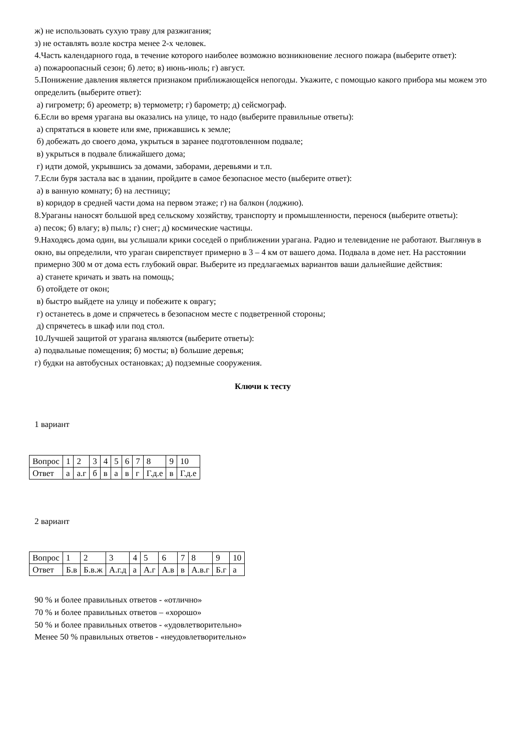ж) не использовать сухую траву для разжигания;
з) не оставлять возле костра менее 2-х человек.
4.Часть календарного года, в течение которого наиболее возможно возникновение лесного пожара (выберите ответ):
а) пожароопасный сезон; б) лето; в) июнь-июль; г) август.
5.Понижение давления является признаком приближающейся непогоды. Укажите, с помощью какого прибора мы можем это определить (выберите ответ):
а) гигрометр; б) ареометр; в) термометр; г) барометр; д) сейсмограф.
6.Если во время урагана вы оказались на улице, то надо (выберите правильные ответы):
а) спрятаться в кювете или яме, прижавшись к земле;
б) добежать до своего дома, укрыться в заранее подготовленном подвале;
в) укрыться в подвале ближайшего дома;
г) идти домой, укрывшись за домами, заборами, деревьями и т.п.
7.Если буря застала вас в здании, пройдите в самое безопасное место (выберите ответ):
а) в ванную комнату; б) на лестницу;
в) коридор в средней части дома на первом этаже; г) на балкон (лоджию).
8.Ураганы наносят большой вред сельскому хозяйству, транспорту и промышленности, перенося (выберите ответы):
а) песок; б) влагу; в) пыль; г) снег; д) космические частицы.
9.Находясь дома один, вы услышали крики соседей о приближении урагана. Радио и телевидение не работают. Выглянув в окно, вы определили, что ураган свирепствует примерно в 3 – 4 км от вашего дома. Подвала в доме нет. На расстоянии примерно 300 м от дома есть глубокий овраг. Выберите из предлагаемых вариантов ваши дальнейшие действия:
а) станете кричать и звать на помощь;
б) отойдете от окон;
в) быстро выйдете на улицу и побежите к оврагу;
г) останетесь в доме и спрячетесь в безопасном месте с подветренной стороны;
д) спрячетесь в шкаф или под стол.
10.Лучшей защитой от урагана являются (выберите ответы):
а) подвальные помещения; б) мосты; в) большие деревья;
г) будки на автобусных остановках; д) подземные сооружения.
Ключи к тесту
1 вариант
| Вопрос | 1 | 2 | 3 | 4 | 5 | 6 | 7 | 8 | 9 | 10 |
| Ответ | а | а.г | б | в | а | в | г | Г.д.е | в | Г.д.е |
2 вариант
| Вопрос | 1 | 2 | 3 | 4 | 5 | 6 | 7 | 8 | 9 | 10 |
| Ответ | Б.в | Б.в.ж | А.г.д | а | А.г | А.в | в | А.в.г | Б.г | а |
90 % и более правильных ответов - «отлично»
70 % и более правильных ответов – «хорошо»
50 % и более правильных ответов - «удовлетворительно»
Менее 50 % правильных ответов - «неудовлетворительно»